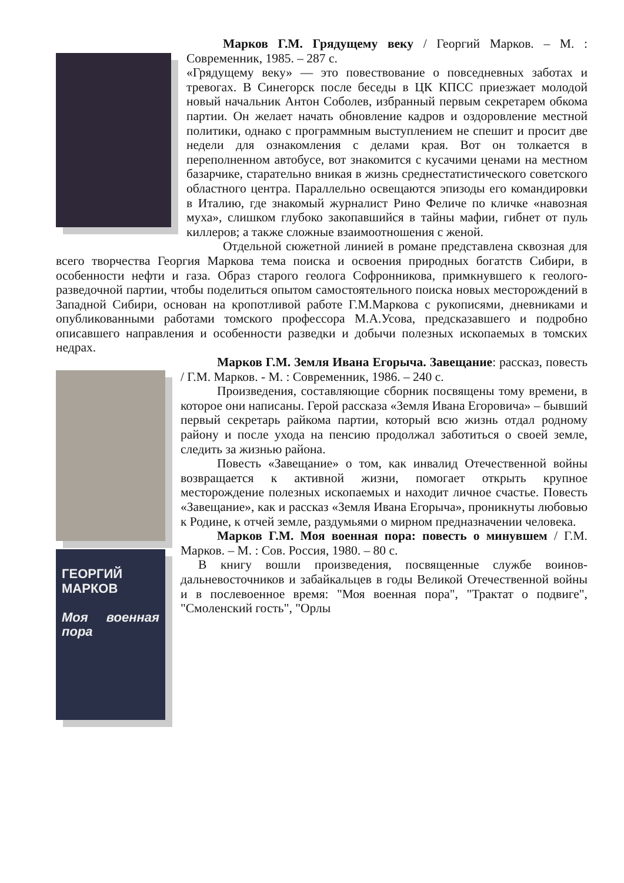Марков Г.М. Грядущему веку / Георгий Марков. – М. : Современник, 1985. – 287 с.
«Грядущему веку» — это повествование о повседневных заботах и тревогах. В Синегорск после беседы в ЦК КПСС приезжает молодой новый начальник Антон Соболев, избранный первым секретарем обкома партии. Он желает начать обновление кадров и оздоровление местной политики, однако с программным выступлением не спешит и просит две недели для ознакомления с делами края. Вот он толкается в переполненном автобусе, вот знакомится с кусачими ценами на местном базарчике, старательно вникая в жизнь среднестатистического советского областного центра. Параллельно освещаются эпизоды его командировки в Италию, где знакомый журналист Рино Феличе по кличке «навозная муха», слишком глубоко закопавшийся в тайны мафии, гибнет от пуль киллеров; а также сложные взаимоотношения с женой.
Отдельной сюжетной линией в романе представлена сквозная для всего творчества Георгия Маркова тема поиска и освоения природных богатств Сибири, в особенности нефти и газа. Образ старого геолога Софронникова, примкнувшего к геолого-разведочной партии, чтобы поделиться опытом самостоятельного поиска новых месторождений в Западной Сибири, основан на кропотливой работе Г.М.Маркова с рукописями, дневниками и опубликованными работами томского профессора М.А.Усова, предсказавшего и подробно описавшего направления и особенности разведки и добычи полезных ископаемых в томских недрах.
ГЕОРГИЙ
МАРКОВ
Моя военная пора
Марков Г.М. Земля Ивана Егорыча. Завещание: рассказ, повесть / Г.М. Марков. - М. : Современник, 1986. – 240 с.
Произведения, составляющие сборник посвящены тому времени, в которое они написаны. Герой рассказа «Земля Ивана Егоровича» – бывший первый секретарь райкома партии, который всю жизнь отдал родному району и после ухода на пенсию продолжал заботиться о своей земле, следить за жизнью района.
Повесть «Завещание» о том, как инвалид Отечественной войны возвращается к активной жизни, помогает открыть крупное месторождение полезных ископаемых и находит личное счастье. Повесть «Завещание», как и рассказ «Земля Ивана Егорыча», проникнуты любовью к Родине, к отчей земле, раздумьями о мирном предназначении человека.
Марков Г.М. Моя военная пора: повесть о минувшем / Г.М. Марков. – М. : Сов. Россия, 1980. – 80 с.
В книгу вошли произведения, посвященные службе воинов-дальневосточников и забайкальцев в годы Великой Отечественной войны и в послевоенное время: "Моя военная пора", "Трактат о подвиге", "Смоленский гость", "Орлы